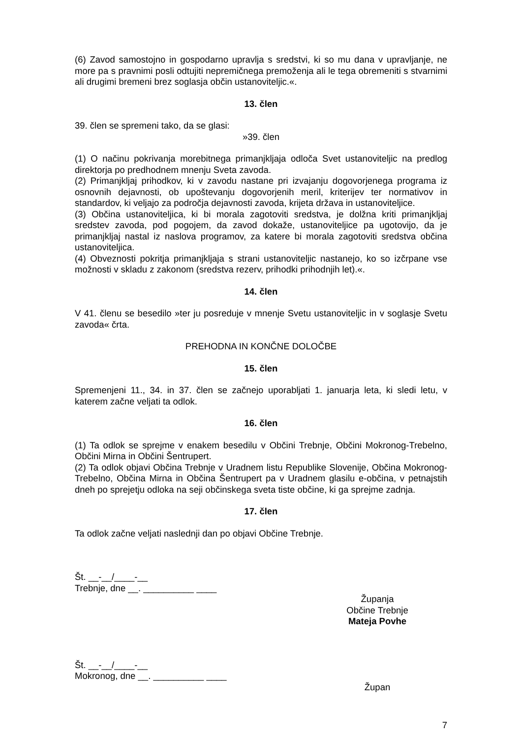(6) Zavod samostojno in gospodarno upravlja s sredstvi, ki so mu dana v upravljanje, ne more pa s pravnimi posli odtujiti nepremičnega premoženja ali le tega obremeniti s stvarnimi ali drugimi bremeni brez soglasja občin ustanoviteljic.«.
13. člen
39. člen se spremeni tako, da se glasi:
»39. člen
(1) O načinu pokrivanja morebitnega primanjkljaja odloča Svet ustanoviteljic na predlog direktorja po predhodnem mnenju Sveta zavoda.
(2) Primanjkljaj prihodkov, ki v zavodu nastane pri izvajanju dogovorjenega programa iz osnovnih dejavnosti, ob upoštevanju dogovorjenih meril, kriterijev ter normativov in standardov, ki veljajo za področja dejavnosti zavoda, krijeta država in ustanoviteljice.
(3) Občina ustanoviteljica, ki bi morala zagotoviti sredstva, je dolžna kriti primanjkljaj sredstev zavoda, pod pogojem, da zavod dokaže, ustanoviteljice pa ugotovijo, da je primanjkljaj nastal iz naslova programov, za katere bi morala zagotoviti sredstva občina ustanoviteljica.
(4) Obveznosti pokritja primanjkljaja s strani ustanoviteljic nastanejo, ko so izčrpane vse možnosti v skladu z zakonom (sredstva rezerv, prihodki prihodnjih let).«.
14. člen
V 41. členu se besedilo »ter ju posreduje v mnenje Svetu ustanoviteljic in v soglasje Svetu zavoda« črta.
PREHODNA IN KONČNE DOLOČBE
15. člen
Spremenjeni 11., 34. in 37. člen se začnejo uporabljati 1. januarja leta, ki sledi letu, v katerem začne veljati ta odlok.
16. člen
(1) Ta odlok se sprejme v enakem besedilu v Občini Trebnje, Občini Mokronog-Trebelno, Občini Mirna in Občini Šentrupert.
(2) Ta odlok objavi Občina Trebnje v Uradnem listu Republike Slovenije, Občina Mokronog-Trebelno, Občina Mirna in Občina Šentrupert pa v Uradnem glasilu e-občina, v petnajstih dneh po sprejetju odloka na seji občinskega sveta tiste občine, ki ga sprejme zadnja.
17. člen
Ta odlok začne veljati naslednji dan po objavi Občine Trebnje.
Št. __-__/____-__
Trebnje, dne __. __________ ____
Županja
Občine Trebnje
Mateja Povhe
Št. __-__/____-__
Mokronog, dne __. __________ ____
Župan
7